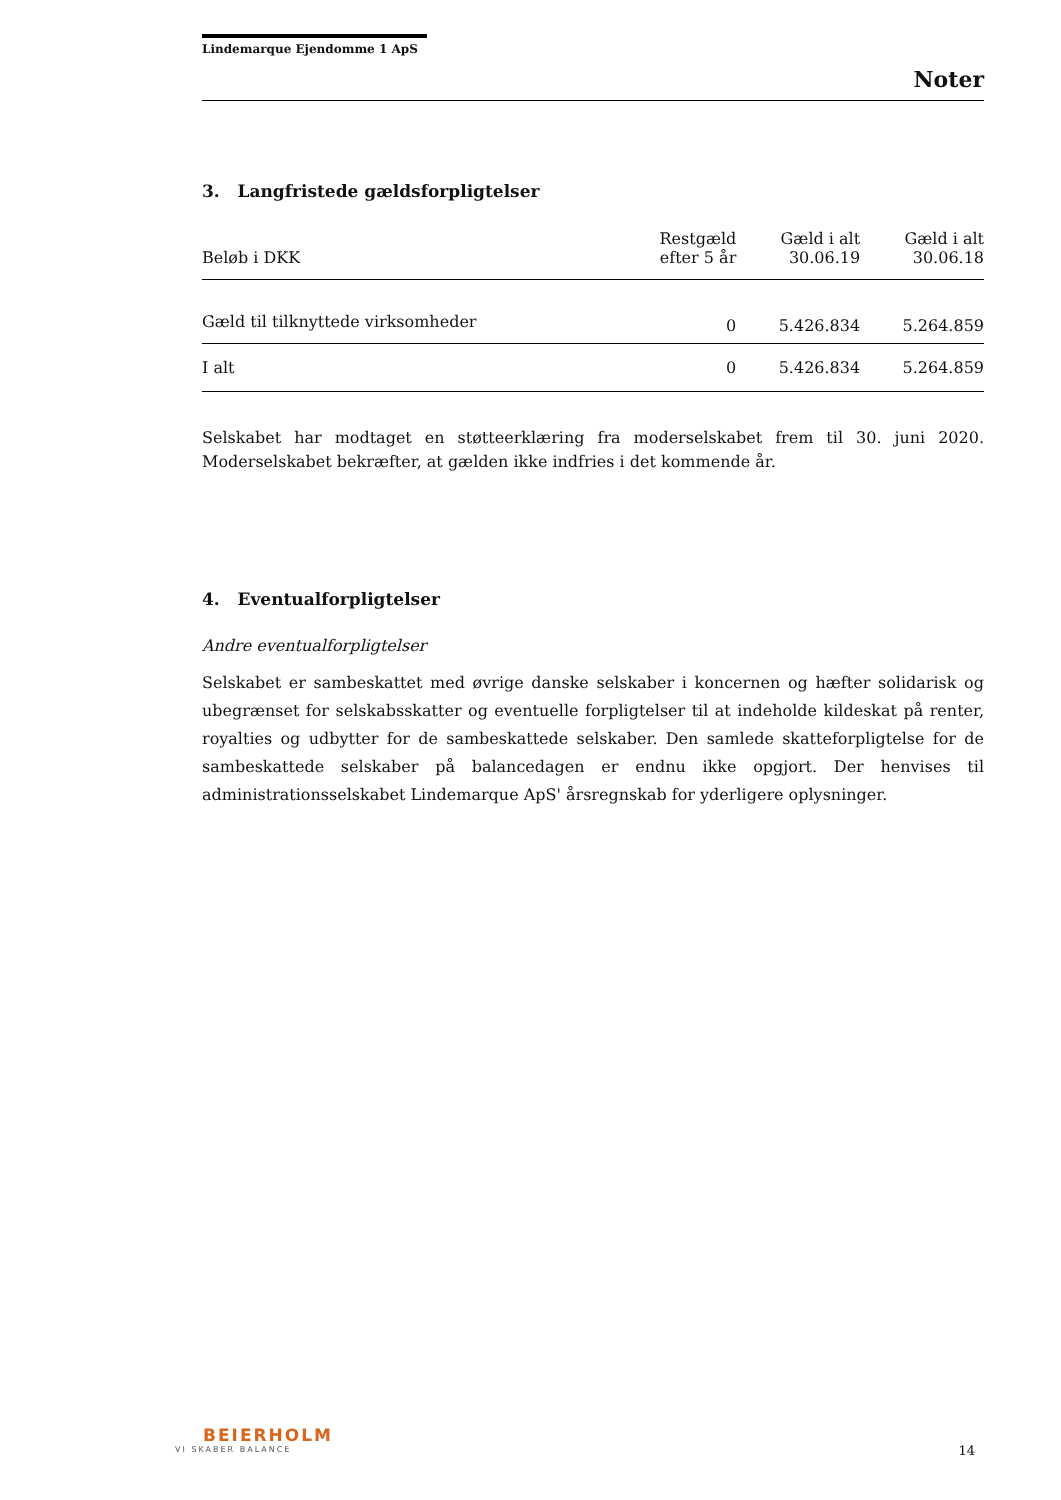Lindemarque Ejendomme 1 ApS
Noter
3. Langfristede gældsforpligtelser
| Beløb i DKK | Restgæld efter 5 år | Gæld i alt 30.06.19 | Gæld i alt 30.06.18 |
| --- | --- | --- | --- |
| Gæld til tilknyttede virksomheder | 0 | 5.426.834 | 5.264.859 |
| I alt | 0 | 5.426.834 | 5.264.859 |
Selskabet har modtaget en støtteerklæring fra moderselskabet frem til 30. juni 2020. Moderselskabet bekræfter, at gælden ikke indfries i det kommende år.
4. Eventualforpligtelser
Andre eventualforpligtelser
Selskabet er sambeskattet med øvrige danske selskaber i koncernen og hæfter solidarisk og ubegrænset for selskabsskatter og eventuelle forpligtelser til at indeholde kildeskat på renter, royalties og udbytter for de sambeskattede selskaber. Den samlede skatteforpligtelse for de sambeskattede selskaber på balancedagen er endnu ikke opgjort. Der henvises til administrationsselskabet Lindemarque ApS' årsregnskab for yderligere oplysninger.
BEIERHOLM
VI SKABER BALANCE
14